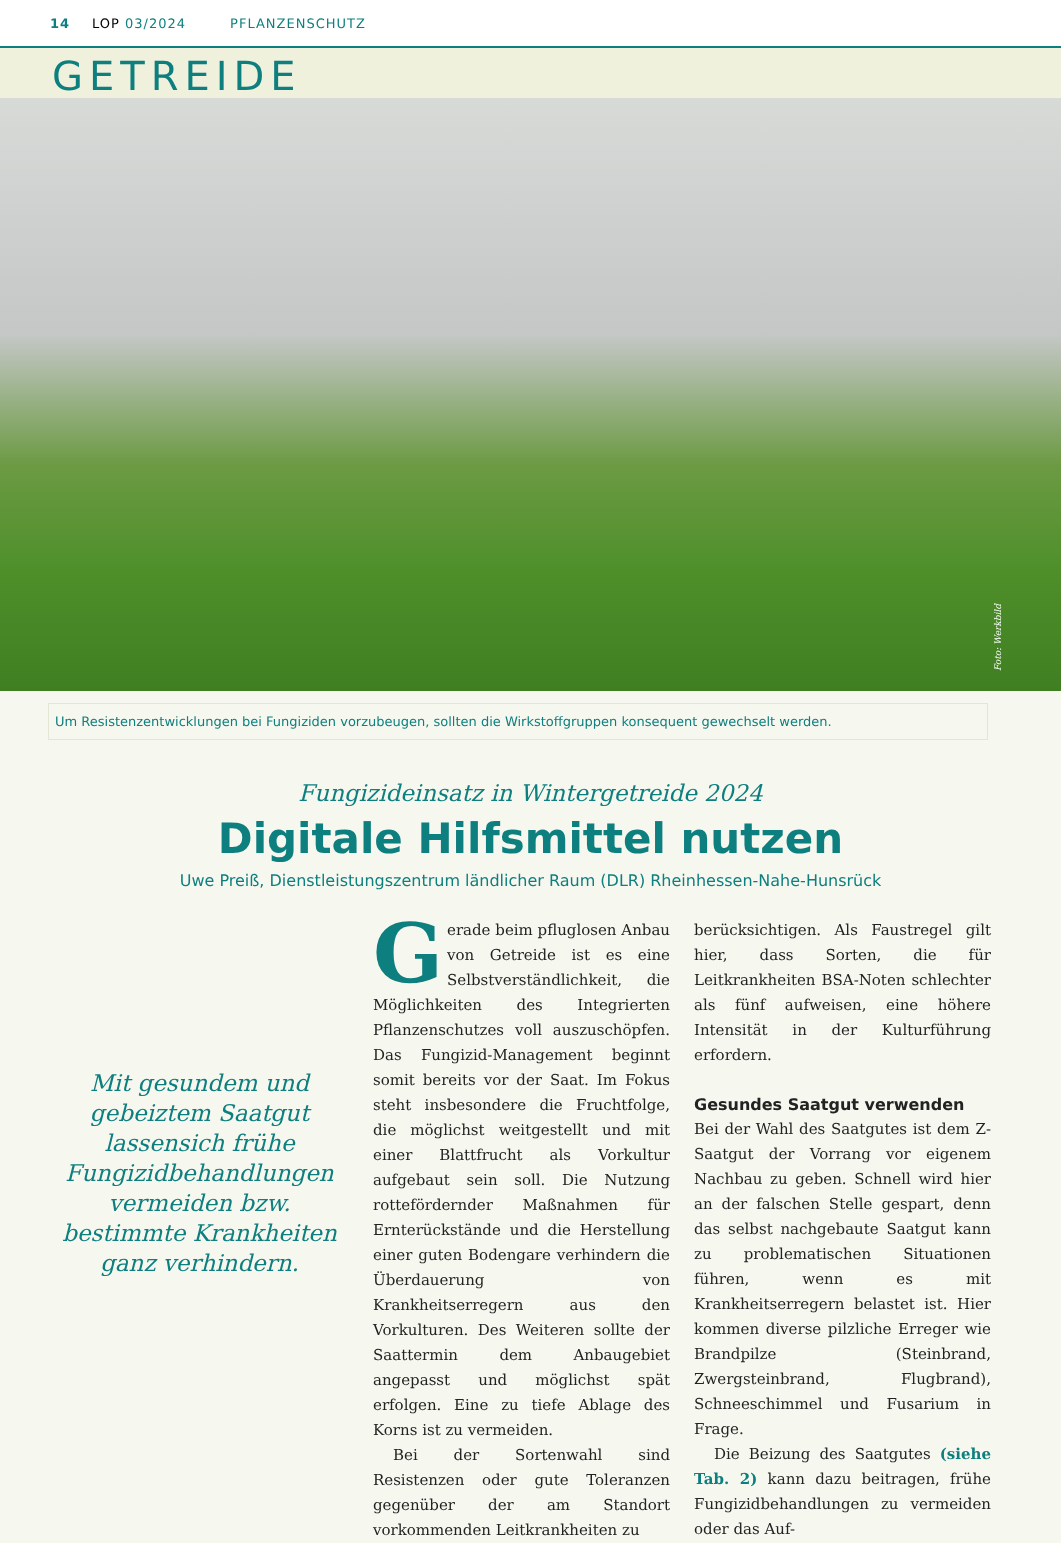14 LOP 03/2024 PFLANZENSCHUTZ
GETREIDE
Foto: Werkbild
Um Resistenzentwicklungen bei Fungiziden vorzubeugen, sollten die Wirkstoffgruppen konsequent gewechselt werden.
Fungizideinsatz in Wintergetreide 2024
Digitale Hilfsmittel nutzen
Uwe Preiß, Dienstleistungszentrum ländlicher Raum (DLR) Rheinhessen-Nahe-Hunsrück
Mit gesundem und gebeiztem Saatgut lassensich frühe Fungizidbehandlungen vermeiden bzw. bestimmte Krankheiten ganz verhindern.
Gerade beim pfluglosen Anbau von Getreide ist es eine Selbstverständlichkeit, die Möglichkeiten des Integrierten Pflanzenschutzes voll auszuschöpfen. Das Fungizid-Management beginnt somit bereits vor der Saat. Im Fokus steht insbesondere die Fruchtfolge, die möglichst weitgestellt und mit einer Blattfrucht als Vorkultur aufgebaut sein soll. Die Nutzung rottefördernder Maßnahmen für Ernterückstände und die Herstellung einer guten Bodengare verhindern die Überdauerung von Krankheitserregern aus den Vorkulturen. Des Weiteren sollte der Saattermin dem Anbaugebiet angepasst und möglichst spät erfolgen. Eine zu tiefe Ablage des Korns ist zu vermeiden.
Bei der Sortenwahl sind Resistenzen oder gute Toleranzen gegenüber der am Standort vorkommenden Leitkrankheiten zu
berücksichtigen. Als Faustregel gilt hier, dass Sorten, die für Leitkrankheiten BSA-Noten schlechter als fünf aufweisen, eine höhere Intensität in der Kulturführung erfordern.
Gesundes Saatgut verwenden
Bei der Wahl des Saatgutes ist dem Z-Saatgut der Vorrang vor eigenem Nachbau zu geben. Schnell wird hier an der falschen Stelle gespart, denn das selbst nachgebaute Saatgut kann zu problematischen Situationen führen, wenn es mit Krankheitserregern belastet ist. Hier kommen diverse pilzliche Erreger wie Brandpilze (Steinbrand, Zwergsteinbrand, Flugbrand), Schneeschimmel und Fusarium in Frage.
Die Beizung des Saatgutes (siehe Tab. 2) kann dazu beitragen, frühe Fungizidbehandlungen zu vermeiden oder das Auf-